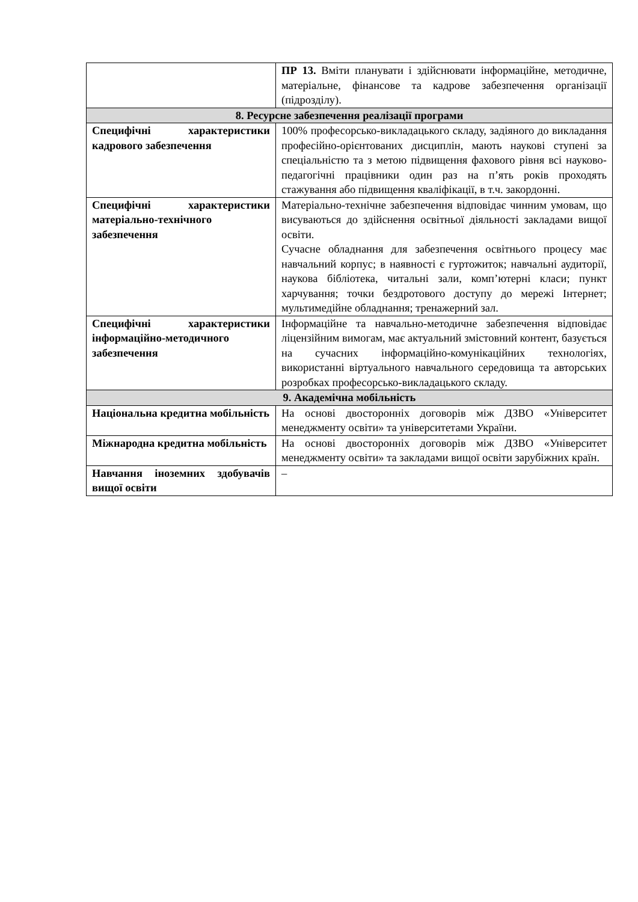| | ПР 13. Вміти планувати і здійснювати інформаційне, методичне, матеріальне, фінансове та кадрове забезпечення організації (підрозділу). |
| 8. Ресурсне забезпечення реалізації програми | |
| Специфічні характеристики кадрового забезпечення | 100% професорсько-викладацького складу, задіяного до викладання професійно-орієнтованих дисциплін, мають наукові ступені за спеціальністю та з метою підвищення фахового рівня всі науково-педагогічні працівники один раз на п’ять років проходять стажування або підвищення кваліфікації, в т.ч. закордонні. |
| Специфічні характеристики матеріально-технічного забезпечення | Матеріально-технічне забезпечення відповідає чинним умовам, що висуваються до здійснення освітньої діяльності закладами вищої освіти. Сучасне обладнання для забезпечення освітнього процесу має навчальний корпус; в наявності є гуртожиток; навчальні аудиторії, наукова бібліотека, читальні зали, комп’ютерні класи; пункт харчування; точки бездротового доступу до мережі Інтернет; мультимедійне обладнання; тренажерний зал. |
| Специфічні характеристики інформаційно-методичного забезпечення | Інформаційне та навчально-методичне забезпечення відповідає ліцензійним вимогам, має актуальний змістовний контент, базується на сучасних інформаційно-комунікаційних технологіях, використанні віртуального навчального середовища та авторських розробках професорсько-викладацького складу. |
| 9. Академічна мобільність | |
| Національна кредитна мобільність | На основі двосторонніх договорів між ДЗВО «Університет менеджменту освіти» та університетами України. |
| Міжнародна кредитна мобільність | На основі двосторонніх договорів між ДЗВО «Університет менеджменту освіти» та закладами вищої освіти зарубіжних країн. |
| Навчання іноземних здобувачів вищої освіти | – |